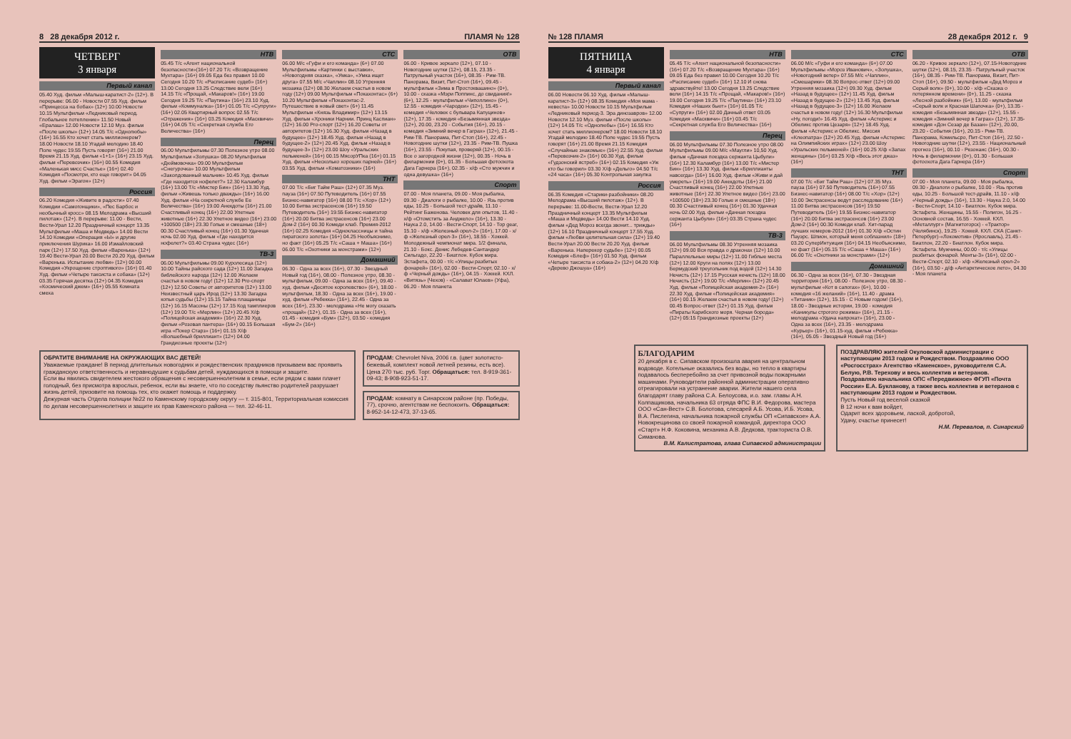8 28 декабря 2012 г. ПЛАМЯ № 128
ЧЕТВЕРГ
3 января
Первый канал
05.40 Худ. фильм «Малыш-каратист-2» (12+). В перерыве: 06.00 - Новости 07.55 Худ. фильм «Принцесса на бобах» (12+) 10.00 Новости 10.15 Мультфильм «Ледниковый период. Глобальное потепление» 11.50 Новый «Ералаш» 12.00 Новости 12.10 Муз. фильм «После школы» (12+) 14.05 Т/с «Однолюбы» (16+) 16.55 Кто хочет стать миллионером? 18.00 Новости 18.10 Угадай мелодию 18.40 Поле чудес 19.55 Пусть говорят (16+) 21.00 Время 21.15 Худ. фильм «1+1» (16+) 23.15 Худ. фильм «Перевозчик» (16+) 00.55 Комедия «Маленькая мисс Счастье» (16+) 02.40 Комедия «Посмотри, кто еще говорит» 04.05 Худ. фильм «Эрагон» (12+)
Россия
06.20 Комедия «Живите в радости» 07.40 Комедии «Самогонщики», «Пес Барбос и необычный кросс» 08.15 Мелодрама «Высший пилотаж» (12+). В перерыве: 11.00 - Вести, Вести-Урал 12.20 Праздничный концерт 13.35 Мультфильм «Маша и Медведь» 14.00 Вести 14.10 Комедии «Операция «Ы» и другие приключения Шурика» 16.00 Измайловский парк (12+) 17.50 Худ. фильм «Варенька» (12+) 19.40 Вести-Урал 20.00 Вести 20.20 Худ. фильм «Варенька. Испытание любви» (12+) 00.00 Комедия «Укрощение строптивого» (16+) 01.40 Худ. фильм «Четыре таксиста и собака» (12+) 03.35 Горячая десятка (12+) 04.35 Комедия «Космический джем» (16+) 05.55 Комната смеха
НТВ
05.45 Т/с «Агент национальной безопасности»(16+) 07.20 Т/с «Возвращение Мухтара» (16+) 09.05 Еда без правил 10.00 Сегодня 10.20 Т/с «Расписание судеб» (16+) 13.00 Сегодня 13.25 Следствие вели (16+) 14.15 Т/с «Прощай, «Макаров!» (16+) 19.00 Сегодня 19.25 Т/с «Паутина» (16+) 23.10 Худ. фильм «Коммуналка» (16+) 01.05 Т/с «Супруги» (16+) 02.05 Квартирный вопрос 02.55 Т/с «Отражения» (16+) 03.25 Комедия «Масквичи» (16+) 04.05 Т/с «Секретная служба Его Величества» (16+)
Перец
06.00 Мультфильмы 07.30 Полезное утро 08.00 Мультфильм «Золушка» 08.20 Мультфильм «Дюймовочка» 09.00 Мультфильм «Снегурочка» 10.00 Мультфильм «Заколдованный мальчик» 10.45 Худ. фильм «Где находится нофелет?» 12.30 Каламбур (16+) 13.00 Т/с «Мистер Бин» (16+) 13.30 Худ. фильм «Живешь только дважды» (16+) 16.00 Худ. фильм «На секретной службе Ее Величества» (16+) 19.00 Анекдоты (16+) 21.00 Счастливый конец (16+) 22.00 Улетные животные (16+) 22.30 Улетное видео (16+) 23.00 +100500 (18+) 23.30 Голые и смешные (18+) 00.30 Счастливый конец (16+) 01.30 Удачная ночь 02.00 Худ. фильм «Где находится нофелет?» 03.40 Страна чудес (16+)
ТВ-3
06.00 Мультфильмы 09.00 Куролесица (12+) 10.00 Тайны райского сада (12+) 11.00 Загадка библейского народа (12+) 12.00 Желаем счастья в новом году! (12+) 12.30 Pro-спорт (12+) 12.50 Советы от авторитетов (12+) 13.00 Неизвестный царь Ирод (12+) 13.30 Загадка копья судьбы (12+) 15.15 Тайна плащаницы (12+) 16.15 Масоны (12+) 17.15 Код тамплиеров (12+) 19.00 Т/с «Мерлин» (12+) 20.45 Х/ф «Полицейская академия» (16+) 22.30 Худ. фильм «Розовая пантера» (16+) 00.15 Большая игра «Покер Старз» (16+) 01.15 Х/ф «Волшебный бриллиант» (12+) 04.00 Грандиозные проекты (12+)
СТС
06.00 М/с «Гуфи и его команда» (6+) 07.00 Мультфильмы «Картинки с выставки», «Новогодняя сказка», «Умка», «Умка ищет друга» 07.55 М/с «Чаплин» 08.10 Утренняя мозаика (12+) 08.30 Желаем счастья в новом году (12+) 09.00 Мультфильм «Покахонтас» (6+) 10.20 Мультфильм «Покахонтас-2. Путешествие в новый свет» (6+) 11.45 Мультфильм «Князь Владимир» (12+) 13.15 Худ. фильм «Хроники Нарнии. Принц Каспиан» (12+) 16.00 Pro-спорт (12+) 16.20 Советы от авторитетов (12+) 16.30 Худ. фильм «Назад в будущее» (12+) 18.45 Худ. фильм «Назад в будущее-2» (12+) 20.45 Худ. фильм «Назад в будущее-3» (12+) 23.00 Шоу «Уральских пельменей» (16+) 00.15 МясорУПка (16+) 01.15 Худ. фильм «Несколько хороших парней» (16+) 03.55 Худ. фильм «Коматозники» (16+)
ТНТ
07.00 Т/с «Биг Тайм Раш» (12+) 07.35 Муз. пауза (16+) 07.50 Путеводитель (16+) 07.55 Бизнес-навигатор (16+) 08.00 Т/с «Хор» (12+) 10.00 Битва экстрасенсов (16+) 19.50 Путеводитель (16+) 19.55 Бизнес-навигатор (16+) 20.00 Битва экстрасенсов (16+) 23.00 Дом-2 (16+) 00.30 Комеди клаб. Премия-2012 (16+) 02.25 Комедия «Одноклассницы и тайна пиратского золота» (16+) 04.25 Необъяснимо, но факт (16+) 05.25 Т/с «Саша + Маша» (16+) 06.00 Т/с «Охотники за монстрами» (12+)
Домашний
06.30 - Одна за всех (16+), 07.30 - Звездный Новый год (16+), 08.00 - Полезное утро, 08.30 - мультфильм, 09.00 - Одна за всех (16+), 09.40 - худ. фильм «Десятое королевство» (6+), 18.00 - мультфильм, 18.30 - Одна за всех (16+), 19.00 - худ. фильм «Ребекка» (16+), 22.45 - Одна за всех (16+), 23.30 - мелодрама «Не могу сказать «прощай» (12+), 01.15 - Одна за всех (16+), 01.45 - комедия «Бум» (12+), 03.50 - комедия «Бум-2» (16+)
ОТВ
06.00 - Кривое зеркало (12+), 07.10 - Новогодние шутки (12+), 08.15, 23.35 - Патрульный участок (16+), 08.35 - Рим-ТВ. Панорама, Визит, Пит-Стоп (16+), 09.45 - мультфильм «Зима в Простоквашино» (0+), 10.00 - сказка «Мэри Поппинс, до свидания!» (6+), 12.25 - мультфильм «Чиполлино» (0+), 12.55 - комедия «Чародеи» (12+), 15.45 - комедия «Человек с бульвара Капуцинов» (12+), 17.35 - комедия «Безымянная звезда» (12+), 20.00, 23.20 - События (16+), 20.15 - комедия «Зимний вечер в Гаграх» (12+), 21.45 - Рим-ТВ. Панорама, Пит-Стоп (16+), 22.45 - Новогодние шутки (12+), 23.35 - Рим-ТВ. Пушка (16+), 23.55 - Покупая, проверяй (12+), 00.15 - Все о загородной жизни (12+), 00.35 - Ночь в филармонии (0+), 01.35 - Большая фотоохота Дага Гарнера (16+), 02.35 - х/ф «Сто мужчин и одна девушка» (16+)
Спорт
07.00 - Моя планета, 09.00 - Моя рыбалка, 09.30 - Диалоги о рыбалке, 10.00 - Язь против еды, 10.25 - Большой тест-драйв, 11.10 - Рейтинг Баженова. Человек для опытов, 11.40 - х/ф «Отомстить за Анджело» (16+), 13.30 - Наука 2.0, 14.00 - Вести-Спорт, 14.10 - Top gear, 15.10 - х/ф «Железный орел-2» (16+), 17.00 - х/ф «Железный орел-3» (16+), 18.55 - Хоккей. Молодежный чемпионат мира. 1/2 финала, 21.10 - Бокс. Денис Лебедев-Сантандер Сильгадо, 22.20 - Биатлон. Кубок мира. Эстафета, 00.00 - т/с «Улицы разбитых фонарей» (16+), 02.00 - Вести-Спорт, 02.10 - х/ф «Черный дождь» (16+), 04.15 - Хоккей. КХЛ. «Витязь» (Чехов) - «Салават Юлаев» (Уфа), 06.20 - Моя планета
ОБРАТИТЕ ВНИМАНИЕ НА ОКРУЖАЮЩИХ ВАС ДЕТЕЙ!
Уважаемые граждане! В период длительных новогодних и рождественских праздников призываем вас проявить гражданскую ответственность и неравнодушие к судьбам детей, нуждающихся в помощи и защите.
Если вы явились свидетелем жестокого обращения с несовершеннолетним в семье, если рядом с вами плачет голодный, без присмотра взрослых, ребенок, если вы знаете, что по соседству пьянство родителей разрушает жизнь детей, призовите на помощь тех, кто окажет помощь и поддержку.
Дежурная часть Отдела полиции №22 по Каменскому городскому округу — т. 315-801, Территориальная комиссия по делам несовершеннолетних и защите их прав Каменского района — тел. 32-46-11.
ПРОДАМ: Chevrolet Niva, 2006 г.в. (цвет золотисто-бежевый, комплект новой летней резины, есть все). Цена 270 тыс. руб. Торг. Обращаться: тел. 8-919-361-09-43; 8-908-923-51-17.
ПРОДАМ: комнату в Синарском районе (пр. Победы, 77), срочно, агентствам не беспокоить. Обращаться: 8-952-14-12-473, 37-13-65.
№ 128 ПЛАМЯ 28 декабря 2012 г. 9
ПЯТНИЦА
4 января
Первый канал
06.00 Новости 06.10 Худ. фильм «Малыш-каратист-3» (12+) 08.35 Комедия «Моя мама - невеста» 10.00 Новости 10.15 Мультфильм «Ледниковый период-3. Эра динозавров» 12.00 Новости 12.10 Муз. фильм «После школы» (12+) 14.05 Т/с «Однолюбы» (16+) 16.55 Кто хочет стать миллионером? 18.00 Новости 18.10 Угадай мелодию 18.40 Поле чудес 19.55 Пусть говорят (16+) 21.00 Время 21.15 Комедия «Случайные знакомые» (16+) 22.55 Худ. фильм «Перевозчик-2» (16+) 00.30 Худ. фильм «Гудзонский ястреб» (16+) 02.15 Комедия «Уж кто бы говорил» 03.30 Х/ф «Дельго» 04.50 Т/с «24 часа» (16+) 05.30 Контрольная закупка
Россия
06.35 Комедия «Старики-разбойники» 08.20 Мелодрама «Высший пилотаж» (12+). В перерыве: 11.00-Вести, Вести-Урал 12.20 Праздничный концерт 13.35 Мультфильм «Маша и Медведь» 14.00 Вести 14.10 Худ. фильм «Дед Мороз всегда звонит... трижды» (12+) 16.10 Праздничный концерт 17.55 Худ. фильм «Любви целительная сила» (12+) 19.40 Вести-Урал 20.00 Вести 20.20 Худ. фильм «Варенька. Наперекор судьбе» (12+) 00.05 Комедия «Блеф» (16+) 01.50 Худ. фильм «Четыре таксиста и собака-2» (12+) 04.20 Х/ф «Дерево Джошуа» (16+)
НТВ
05.45 Т/с «Агент национальной безопасности» (16+) 07.20 Т/с «Возвращение Мухтара» (16+) 09.05 Еда без правил 10.00 Сегодня 10.20 Т/с «Расписание судеб» (16+) 12.10 И снова здравствуйте! 13.00 Сегодня 13.25 Следствие вели (16+) 14.15 Т/с «Прощай, «Макаров!» (16+) 19.00 Сегодня 19.25 Т/с «Паутина» (16+) 23.10 Комедия «Наших бьют» (16+) 01.05 Т/с «Супруги» (16+) 02.00 Дачный ответ 03.05 Комедия «Масквичи» (16+) 03.45 Т/с «Секретная служба Его Величества» (16+)
Перец
06.00 Мультфильмы 07.30 Полезное утро 08.00 Мультфильмы 09.00 М/с «Маугли» 10,50 Худ. фильм «Дачная поездка сержанта Цыбули» (16+) 12.30 Каламбур (16+) 13.00 Т/с «Мистер Бин» (16+) 13.30 Худ. фильм «Бриллианты навсегда» (16+) 16.00 Худ. фильм «Живи и дай умереть» (16+) 19.00 Анекдоты (16+) 21.00 Счастливый конец (16+) 22.00 Улетные животные (16+) 22.30 Улетное видео (16+) 23.00 +100500 (18+) 23.30 Голые и смешные (18+) 00.30 Счастливый конец (16+) 01.30 Удачная ночь 02.00 Худ. фильм «Дачная поездка сержанта Цыбули» (16+) 03.35 Страна чудес (16+)
ТВ-3
06.00 Мультфильмы 08.30 Утренняя мозаика (12+) 09.00 Вся правда о драконах (12+) 10.00 Параллельные миры (12+) 11.00 Гиблые места (12+) 12.00 Круги на полях (12+) 13.00 Бермудский треугольник под водой (12+) 14.30 Нечисть (12+) 17.15 Русская нечисть (12+) 18.00 Нечисть (12+) 19.00 Т/с «Мерлин» (12+) 20.45 Худ. фильм «Полицейская академия-2» (16+) 22.30 Худ. фильм «Полицейская академия» (16+) 00.15 Желаем счастья в новом году! (12+) 00.45 Вопрос-ответ (12+) 01.15 Худ. фильм «Пираты Карибского моря. Черная борода» (12+) 05:15 Грандиозные проекты (12+)
СТС
06.00 М/с «Гуфи и его команда» (6+) 07.00 Мультфильмы «Мороз Иванович», «Золушка», «Новогодний ветер» 07.55 М/с «Чаплин», «Смешарики» 08.30 Вопрос-ответ (12+) 09.00 Утренняя мозаика (12+) 09.30 Худ. фильм «Назад в будущее» (12+) 11.45 Худ. фильм «Назад в будущее-2» (12+) 13.45 Худ. фильм «Назад в будущее-3» (12+) 16.00 Желаем счастья в новом году! (12+) 16.30 Мультфильм «Ну, погоди!» 16.45 Худ. фильм «Астерикс и Обеликс против Цезаря» (12+) 18.45 Худ. фильм «Астерикс и Обеликс. Миссия «Клеопатра» (12+) 20.45 Худ. фильм «Астерикс на Олимпийских играх» (12+) 23.00 Шоу «Уральских пельменей» (16+) 00.25 Х/ф «Запах женщины» (16+) 03.25 Х/ф «Весь этот джаз» (16+)
ТНТ
07.00 Т/с «Биг Тайм Раш» (12+) 07.35 Муз. пауза (16+) 07.50 Путеводитель (16+) 07.55 Бизнес-навигатор (16+) 08.00 Т/с «Хор» (12+) 10.00 Экстрасенсы ведут расследование (16+) 11.00 Битва экстрасенсов (16+) 19.50 Путеводитель (16+) 19.55 Бизнес-навигатор (16+) 20.00 Битва экстрасенсов (16+) 23.00 Дом-2 (16+) 00.30 Комеди клаб. Хит-парад лучших номеров-2012 (16+) 01.30 Х/ф «Остин Пауэрс. Шпион, который меня соблазнил» (18+) 03.20 СуперИнтуиция (16+) 04.15 Необъяснимо, но факт (16+) 05.15 Т/с «Саша + Маша» (16+) 06.00 Т/с «Охотники за монстрами» (12+)
Домашний
06.30 - Одна за всех (16+), 07.30 - Звездная территория (16+), 08.00 - Полезное утро, 08.30 - мультфильм «Кот в сапогах» (6+), 10.00 - комедия «16 желаний» (16+), 11.40 - драма «Титаник» (12+), 15.15 - С Новым годом! (16+), 18.00 - Звездные истории, 19.00 - комедия «Каникулы строгого режима» (16+), 21.15 - мелодрама «Удача напрокат» (16+), 23.00 - Одна за всех (16+), 23.35 - мелодрама «Курьер» (16+), 01.15-худ. фильм «Ребекка» (16+), 05.05 - Звездный Новый год (16+)
ОТВ
06.20 - Кривое зеркало (12+), 07.15-Новогодние шутки (12+), 08.15, 23.35 - Патрульный участок (16+), 08.35 - Рим-ТВ. Панорама, Визит, Пит-Стоп (16+), 09.50 - мультфильм «Дед Мороз и Серый волк» (0+), 10.00 - х/ф «Сказка о потерянном времени» (0+), 11.25 - сказка «Лесной разбойник» (6+), 13.00 - мультфильм «Серый волк и Красная Шапочка» (0+), 13.35 - комедия «Безымянная звезда» (12+), 15.55 - комедия «Зимний вечер в Гаграх» (12+), 17.35- комедия «Дон Сезар де Базан» (12+), 20.00, 23.20 - События (16+), 20.15 - Рим-ТВ. Панорама, Комильсро, Пит-Стоп (16+), 22.50 - Новогодние шутки (12+), 23.55 - Национальный прогноз (16+), 00.10 - Резонанс (16+), 00.30 - Ночь в филармонии (0+), 01.30 - Большая фотоохота Дага Гарнера (16+)
Спорт
07.00 - Моя планета, 09.00 - Моя рыбалка, 09.30 - Диалоги о рыбалке, 10.00 - Язь против еды, 10.25 - Большой тест-драйв, 11.10 - х/ф «Черный дождь» (16+), 13.30 - Наука 2.0, 14.00 - Вести-Спорт, 14.10 - Биатлон. Кубок мира. Эстафета. Женщины, 15.55 - Полигон, 16.25 - Основной состав, 16.55 - Хоккей. КХЛ. «Металлург» (Магнитогорск) - «Трактор» (Челябинск), 19.25 - Хоккей. КХЛ. СКА (Санкт-Петербург)-«Локомотив» (Ярославль), 21.45 - Биатлон, 22.20 - Биатлон. Кубок мира. Эстафета. Мужчины, 00.00 - т/с «Улицы разбитых фонарей. Менты-3» (16+), 02.00 - Вести-Спорт, 02.10 - х/ф «Железный орел-2» (16+), 03.50 - д/ф «Антарктическое лето», 04.30 - Моя планета
БЛАГОДАРИМ
20 декабря в с. Сипавском произошла авария на центральном водоводе. Котельные оказались без воды, но тепло в квартиры подавалось бесперебойно за счет привозной воды пожарными машинами. Руководители районной администрации оперативно отреагировали на устранение аварии. Жители нашего села благодарят главу района С.А. Белоусова, и.о. зам. главы А.Н. Колпащикова, начальника 63 отряда ФПС В.И. Федорова, мастера ООО «Сан-Вест» С.В. Болотова, слесарей А.Б. Усова, И.Б. Усова, В.А. Пислегина, начальника пожарной службы ОП «Сипавское» А.А. Новокрещинова со своей пожарной командой, директора ООО «Старт» Н.Ф. Коковина, механика А.В. Дедкова, тракториста О.В. Симанова.
В.М. Калистратова, глава Сипавской администрации
ПОЗДРАВЛЯЮ жителей Окуловской администрации с наступающим 2013 годом и Рождеством. Поздравляю ООО «Росгосстрах» Агентство «Каменское», руководителя С.А. Белую, Р.В. Терехову и весь коллектив и ветеранов.
Поздравляю начальника ОПС «Передвижное» ФГУП «Почта России» Е.А. Букланову, а также весь коллектив и ветеранов с наступающим 2013 годом и Рождеством.
Пусть Новый год веселой сказкой
В 12 ночи к вам войдет,
Одарит всех здоровьем, лаской, добротой,
Удачу, счастье принесет!
Н.М. Перевалов, п. Синарский